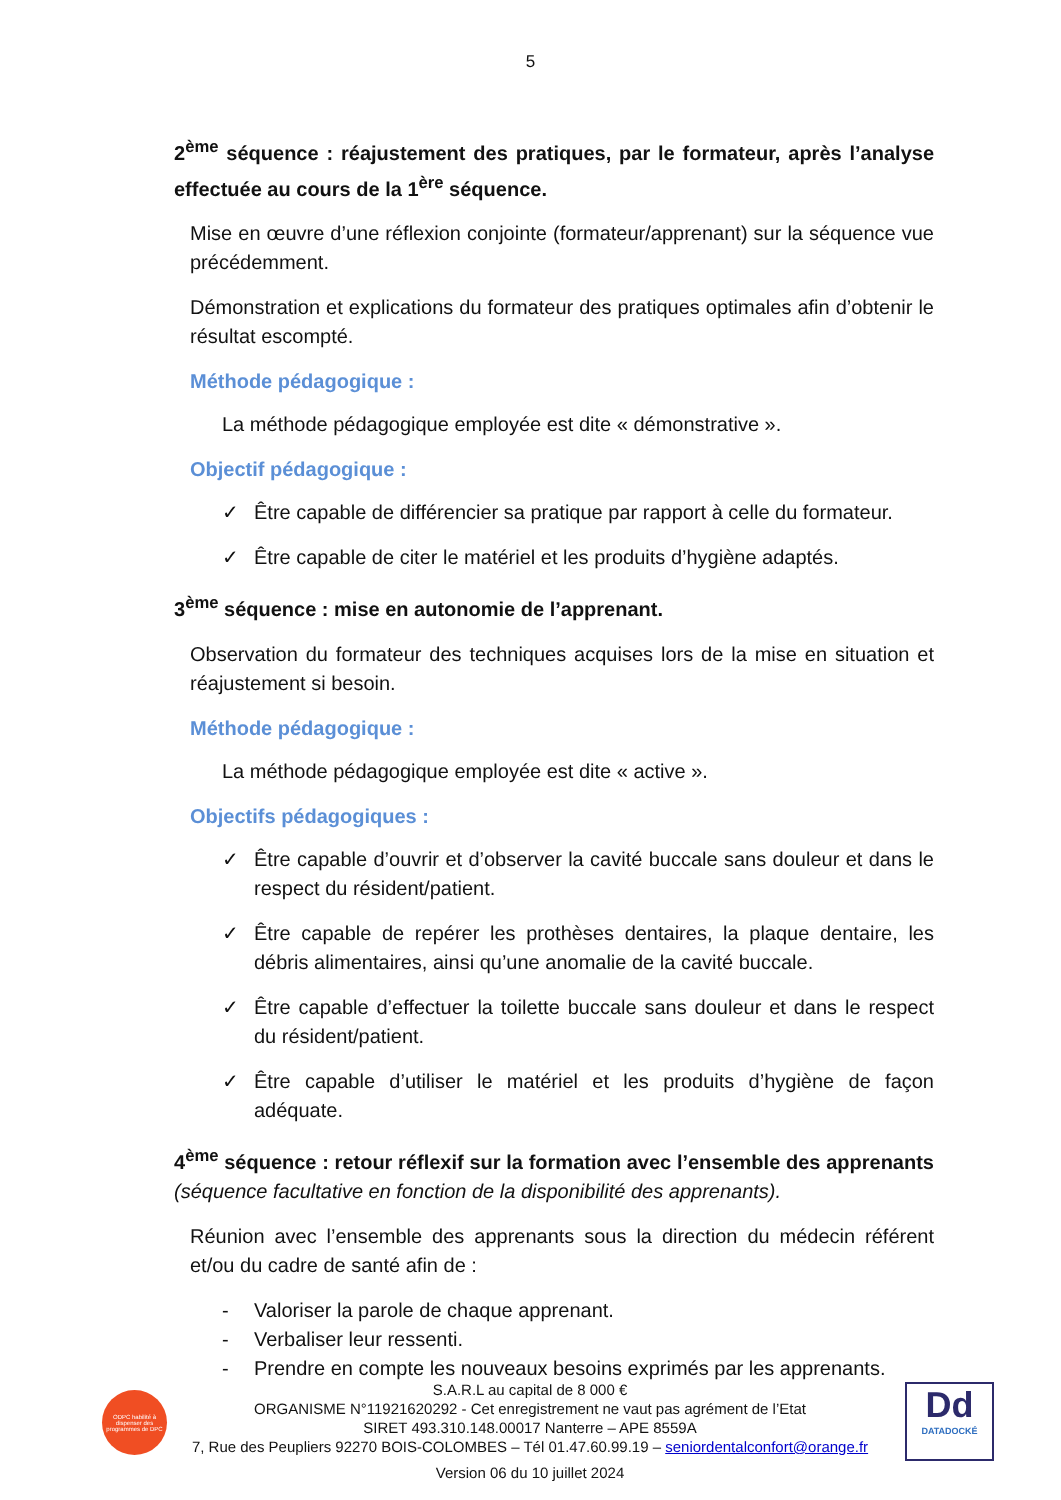5
2<sup>ème</sup> séquence : réajustement des pratiques, par le formateur, après l’analyse effectuée au cours de la 1<sup>ère</sup> séquence.
Mise en œuvre d’une réflexion conjointe (formateur/apprenant) sur la séquence vue précédemment.
Démonstration et explications du formateur des pratiques optimales afin d’obtenir le résultat escompté.
Méthode pédagogique :
La méthode pédagogique employée est dite « démonstrative ».
Objectif pédagogique :
✓ Être capable de différencier sa pratique par rapport à celle du formateur.
✓ Être capable de citer le matériel et les produits d’hygiène adaptés.
3<sup>ème</sup> séquence : mise en autonomie de l’apprenant.
Observation du formateur des techniques acquises lors de la mise en situation et réajustement si besoin.
Méthode pédagogique :
La méthode pédagogique employée est dite « active ».
Objectifs pédagogiques :
✓ Être capable d’ouvrir et d’observer la cavité buccale sans douleur et dans le respect du résident/patient.
✓ Être capable de repérer les prothèses dentaires, la plaque dentaire, les débris alimentaires, ainsi qu’une anomalie de la cavité buccale.
✓ Être capable d’effectuer la toilette buccale sans douleur et dans le respect du résident/patient.
✓ Être capable d’utiliser le matériel et les produits d’hygiène de façon adéquate.
4<sup>ème</sup> séquence : retour réflexif sur la formation avec l’ensemble des apprenants (séquence facultative en fonction de la disponibilité des apprenants).
Réunion avec l’ensemble des apprenants sous la direction du médecin référent et/ou du cadre de santé afin de :
- Valoriser la parole de chaque apprenant.
- Verbaliser leur ressenti.
- Prendre en compte les nouveaux besoins exprimés par les apprenants.
ODPC habilité à dispenser des programmes de DPC
S.A.R.L au capital de 8 000 €
ORGANISME N°11921620292 - Cet enregistrement ne vaut pas agrément de l’Etat
SIRET 493.310.148.00017 Nanterre – APE 8559A
7, Rue des Peupliers 92270 BOIS-COLOMBES – Tél 01.47.60.99.19 – seniordentalconfort@orange.fr
Version 06 du 10 juillet 2024
Dd
DATADOCKÉ